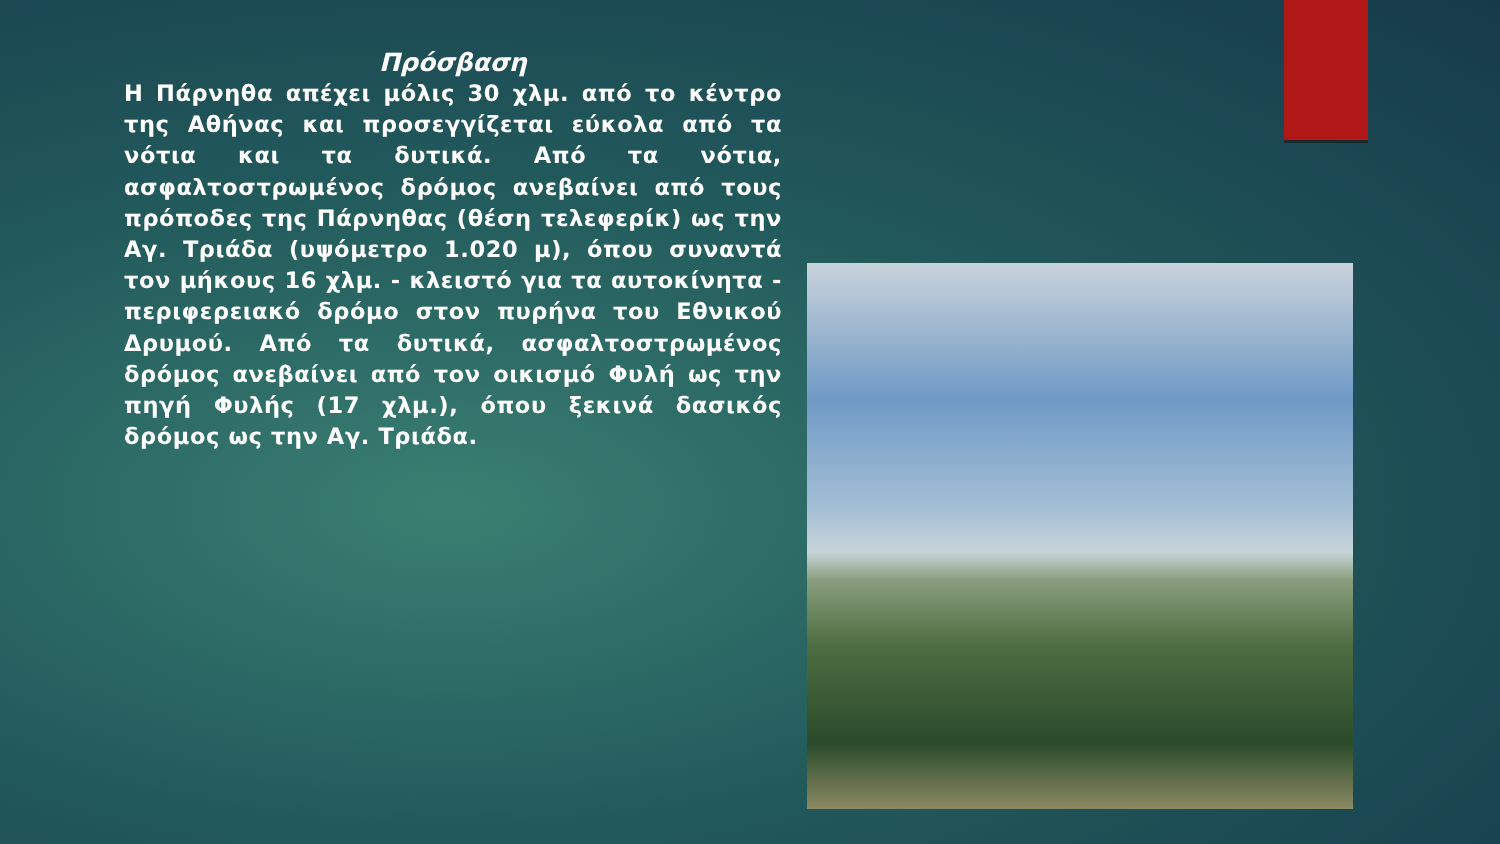Πρόσβαση
Η Πάρνηθα απέχει μόλις 30 χλμ. από το κέντρο της Αθήνας και προσεγγίζεται εύκολα από τα νότια και τα δυτικά. Από τα νότια, ασφαλτοστρωμένος δρόμος ανεβαίνει από τους πρόποδες της Πάρνηθας (θέση τελεφερίκ) ως την Αγ. Τριάδα (υψόμετρο 1.020 μ), όπου συναντά τον μήκους 16 χλμ. - κλειστό για τα αυτοκίνητα - περιφερειακό δρόμο στον πυρήνα του Εθνικού Δρυμού. Από τα δυτικά, ασφαλτοστρωμένος δρόμος ανεβαίνει από τον οικισμό Φυλή ως την πηγή Φυλής (17 χλμ.), όπου ξεκινά δασικός δρόμος ως την Αγ. Τριάδα.